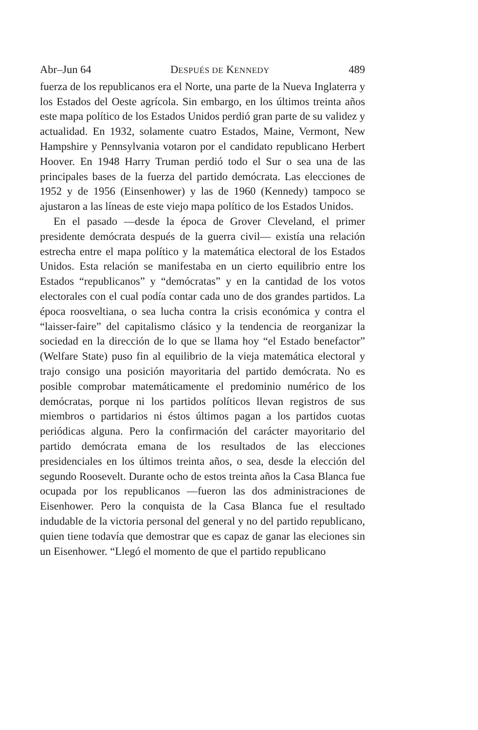Abr–Jun 64 DESPUÉS DE KENNEDY 489
fuerza de los republicanos era el Norte, una parte de la Nueva Inglaterra y los Estados del Oeste agrícola. Sin embargo, en los últimos treinta años este mapa político de los Estados Unidos perdió gran parte de su validez y actualidad. En 1932, solamente cuatro Estados, Maine, Vermont, New Hampshire y Pennsylvania votaron por el candidato republicano Herbert Hoover. En 1948 Harry Truman perdió todo el Sur o sea una de las principales bases de la fuerza del partido demócrata. Las elecciones de 1952 y de 1956 (Einsenhower) y las de 1960 (Kennedy) tampoco se ajustaron a las líneas de este viejo mapa político de los Estados Unidos.
En el pasado —desde la época de Grover Cleveland, el primer presidente demócrata después de la guerra civil— existía una relación estrecha entre el mapa político y la matemática electoral de los Estados Unidos. Esta relación se manifestaba en un cierto equilibrio entre los Estados “republicanos” y “demócratas” y en la cantidad de los votos electorales con el cual podía contar cada uno de dos grandes partidos. La época roosveltiana, o sea lucha contra la crisis económica y contra el “laisser-faire” del capitalismo clásico y la tendencia de reorganizar la sociedad en la dirección de lo que se llama hoy “el Estado benefactor” (Welfare State) puso fin al equilibrio de la vieja matemática electoral y trajo consigo una posición mayoritaria del partido demócrata. No es posible comprobar matemáticamente el predominio numérico de los demócratas, porque ni los partidos políticos llevan registros de sus miembros o partidarios ni éstos últimos pagan a los partidos cuotas periódicas alguna. Pero la confirmación del carácter mayoritario del partido demócrata emana de los resultados de las elecciones presidenciales en los últimos treinta años, o sea, desde la elección del segundo Roosevelt. Durante ocho de estos treinta años la Casa Blanca fue ocupada por los republicanos —fueron las dos administraciones de Eisenhower. Pero la conquista de la Casa Blanca fue el resultado indudable de la victoria personal del general y no del partido republicano, quien tiene todavía que demostrar que es capaz de ganar las eleciones sin un Eisenhower. “Llegó el momento de que el partido republicano